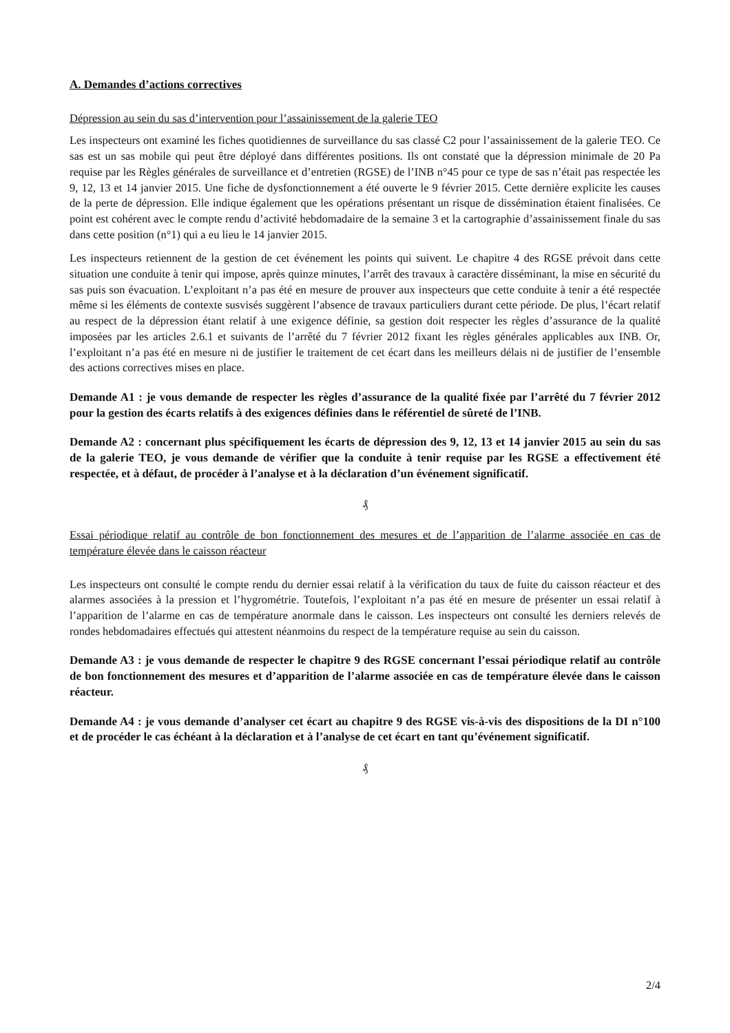A. Demandes d’actions correctives
Dépression au sein du sas d’intervention pour l’assainissement de la galerie TEO
Les inspecteurs ont examiné les fiches quotidiennes de surveillance du sas classé C2 pour l’assainissement de la galerie TEO. Ce sas est un sas mobile qui peut être déployé dans différentes positions. Ils ont constaté que la dépression minimale de 20 Pa requise par les Règles générales de surveillance et d’entretien (RGSE) de l’INB n°45 pour ce type de sas n’était pas respectée les 9, 12, 13 et 14 janvier 2015. Une fiche de dysfonctionnement a été ouverte le 9 février 2015. Cette dernière explicite les causes de la perte de dépression. Elle indique également que les opérations présentant un risque de dissémination étaient finalisées. Ce point est cohérent avec le compte rendu d’activité hebdomadaire de la semaine 3 et la cartographie d’assainissement finale du sas dans cette position (n°1) qui a eu lieu le 14 janvier 2015.
Les inspecteurs retiennent de la gestion de cet événement les points qui suivent. Le chapitre 4 des RGSE prévoit dans cette situation une conduite à tenir qui impose, après quinze minutes, l’arrêt des travaux à caractère disséminant, la mise en sécurité du sas puis son évacuation. L’exploitant n’a pas été en mesure de prouver aux inspecteurs que cette conduite à tenir a été respectée même si les éléments de contexte susvisés suggèrent l’absence de travaux particuliers durant cette période. De plus, l’écart relatif au respect de la dépression étant relatif à une exigence définie, sa gestion doit respecter les règles d’assurance de la qualité imposées par les articles 2.6.1 et suivants de l’arrêté du 7 février 2012 fixant les règles générales applicables aux INB. Or, l’exploitant n’a pas été en mesure ni de justifier le traitement de cet écart dans les meilleurs délais ni de justifier de l’ensemble des actions correctives mises en place.
Demande A1 : je vous demande de respecter les règles d’assurance de la qualité fixée par l’arrêté du 7 février 2012 pour la gestion des écarts relatifs à des exigences définies dans le référentiel de sûreté de l’INB.
Demande A2 : concernant plus spécifiquement les écarts de dépression des 9, 12, 13 et 14 janvier 2015 au sein du sas de la galerie TEO, je vous demande de vérifier que la conduite à tenir requise par les RGSE a effectivement été respectée, et à défaut, de procéder à l’analyse et à la déclaration d’un événement significatif.
₰
Essai périodique relatif au contrôle de bon fonctionnement des mesures et de l’apparition de l’alarme associée en cas de température élevée dans le caisson réacteur
Les inspecteurs ont consulté le compte rendu du dernier essai relatif à la vérification du taux de fuite du caisson réacteur et des alarmes associées à la pression et l’hygrométrie. Toutefois, l’exploitant n’a pas été en mesure de présenter un essai relatif à l’apparition de l’alarme en cas de température anormale dans le caisson. Les inspecteurs ont consulté les derniers relevés de rondes hebdomadaires effectués qui attestent néanmoins du respect de la température requise au sein du caisson.
Demande A3 : je vous demande de respecter le chapitre 9 des RGSE concernant l’essai périodique relatif au contrôle de bon fonctionnement des mesures et d’apparition de l’alarme associée en cas de température élevée dans le caisson réacteur.
Demande A4 : je vous demande d’analyser cet écart au chapitre 9 des RGSE vis-à-vis des dispositions de la DI n°100 et de procéder le cas échéant à la déclaration et à l’analyse de cet écart en tant qu’événement significatif.
₰
2/4